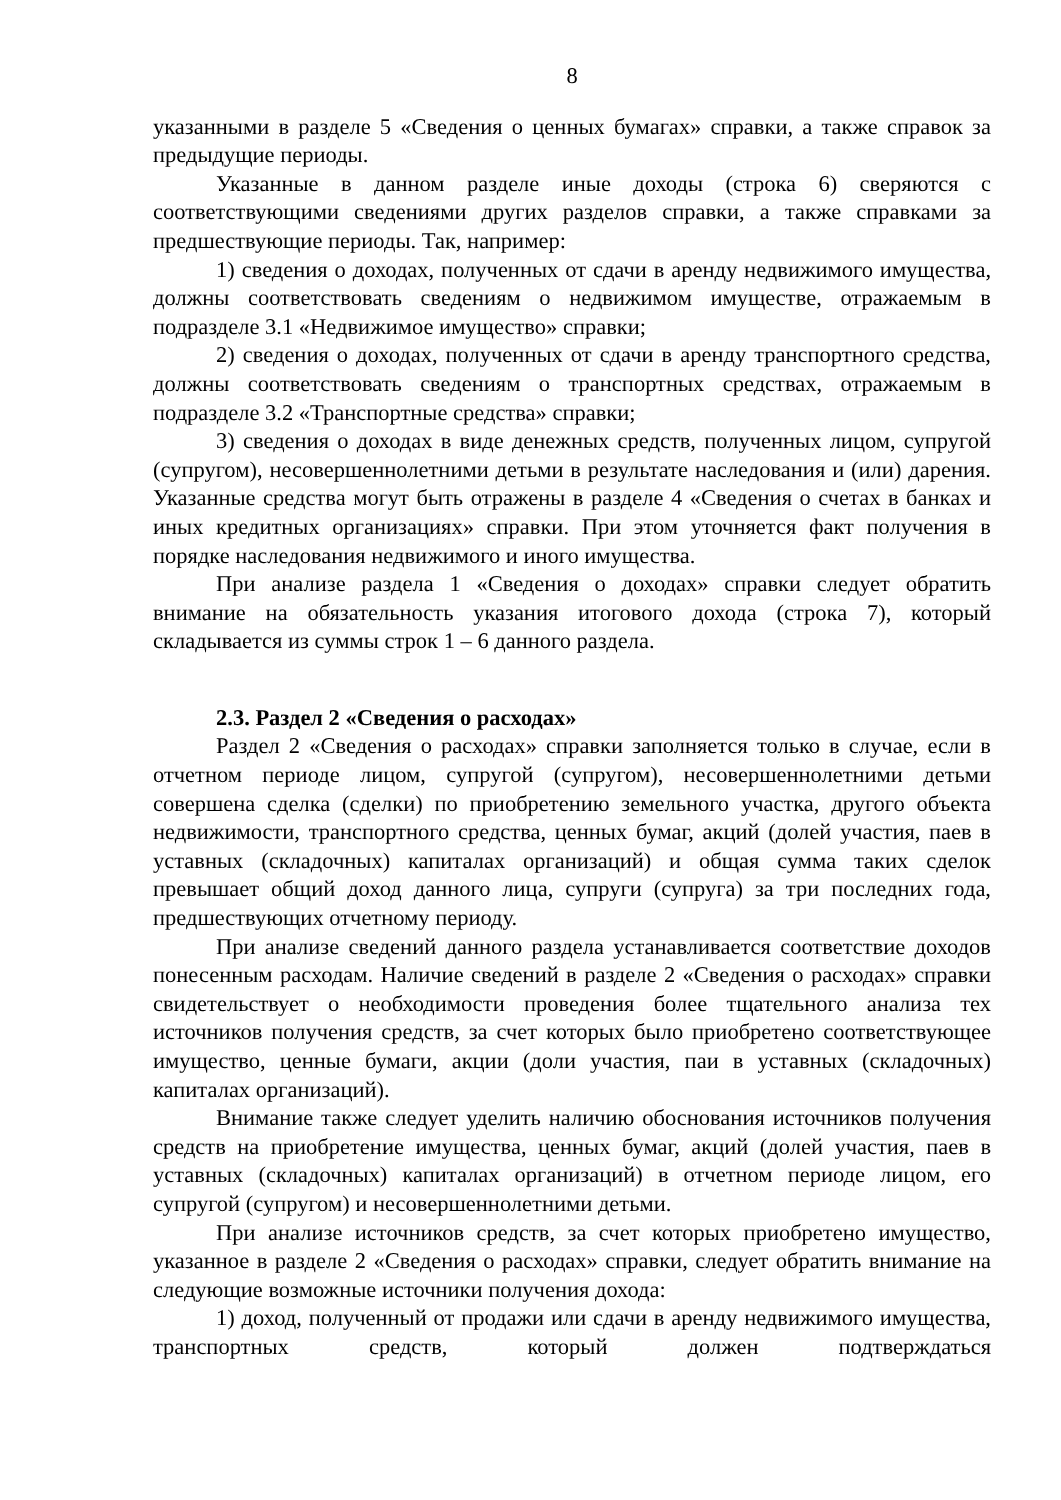8
указанными в разделе 5 «Сведения о ценных бумагах» справки, а также справок за предыдущие периоды.
Указанные в данном разделе иные доходы (строка 6) сверяются с соответствующими сведениями других разделов справки, а также справками за предшествующие периоды. Так, например:
1) сведения о доходах, полученных от сдачи в аренду недвижимого имущества, должны соответствовать сведениям о недвижимом имуществе, отражаемым в подразделе 3.1 «Недвижимое имущество» справки;
2) сведения о доходах, полученных от сдачи в аренду транспортного средства, должны соответствовать сведениям о транспортных средствах, отражаемым в подразделе 3.2 «Транспортные средства» справки;
3) сведения о доходах в виде денежных средств, полученных лицом, супругой (супругом), несовершеннолетними детьми в результате наследования и (или) дарения. Указанные средства могут быть отражены в разделе 4 «Сведения о счетах в банках и иных кредитных организациях» справки. При этом уточняется факт получения в порядке наследования недвижимого и иного имущества.
При анализе раздела 1 «Сведения о доходах» справки следует обратить внимание на обязательность указания итогового дохода (строка 7), который складывается из суммы строк 1 – 6 данного раздела.
2.3. Раздел 2 «Сведения о расходах»
Раздел 2 «Сведения о расходах» справки заполняется только в случае, если в отчетном периоде лицом, супругой (супругом), несовершеннолетними детьми совершена сделка (сделки) по приобретению земельного участка, другого объекта недвижимости, транспортного средства, ценных бумаг, акций (долей участия, паев в уставных (складочных) капиталах организаций) и общая сумма таких сделок превышает общий доход данного лица, супруги (супруга) за три последних года, предшествующих отчетному периоду.
При анализе сведений данного раздела устанавливается соответствие доходов понесенным расходам. Наличие сведений в разделе 2 «Сведения о расходах» справки свидетельствует о необходимости проведения более тщательного анализа тех источников получения средств, за счет которых было приобретено соответствующее имущество, ценные бумаги, акции (доли участия, паи в уставных (складочных) капиталах организаций).
Внимание также следует уделить наличию обоснования источников получения средств на приобретение имущества, ценных бумаг, акций (долей участия, паев в уставных (складочных) капиталах организаций) в отчетном периоде лицом, его супругой (супругом) и несовершеннолетними детьми.
При анализе источников средств, за счет которых приобретено имущество, указанное в разделе 2 «Сведения о расходах» справки, следует обратить внимание на следующие возможные источники получения дохода:
1) доход, полученный от продажи или сдачи в аренду недвижимого имущества, транспортных средств, который должен подтверждаться